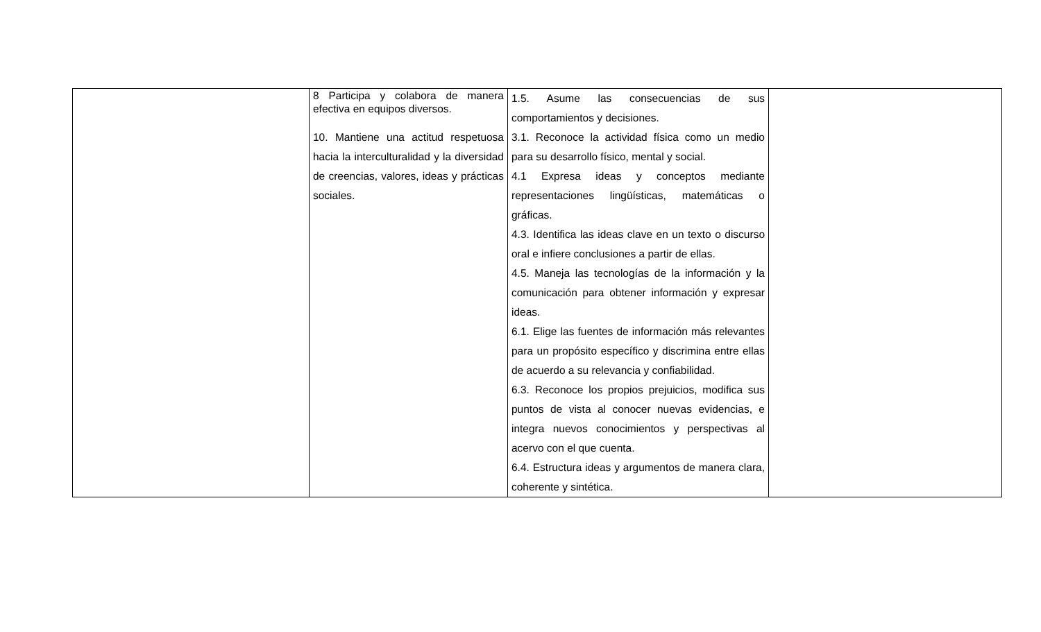| | 8 Participa y colabora de manera efectiva en equipos diversos. 10. Mantiene una actitud respetuosa hacia la interculturalidad y la diversidad de creencias, valores, ideas y prácticas sociales. | 1.5. Asume las consecuencias de sus comportamientos y decisiones. 3.1. Reconoce la actividad física como un medio para su desarrollo físico, mental y social. 4.1 Expresa ideas y conceptos mediante representaciones lingüísticas, matemáticas o gráficas. 4.3. Identifica las ideas clave en un texto o discurso oral e infiere conclusiones a partir de ellas. 4.5. Maneja las tecnologías de la información y la comunicación para obtener información y expresar ideas. 6.1. Elige las fuentes de información más relevantes para un propósito específico y discrimina entre ellas de acuerdo a su relevancia y confiabilidad. 6.3. Reconoce los propios prejuicios, modifica sus puntos de vista al conocer nuevas evidencias, e integra nuevos conocimientos y perspectivas al acervo con el que cuenta. 6.4. Estructura ideas y argumentos de manera clara, coherente y sintética. | |